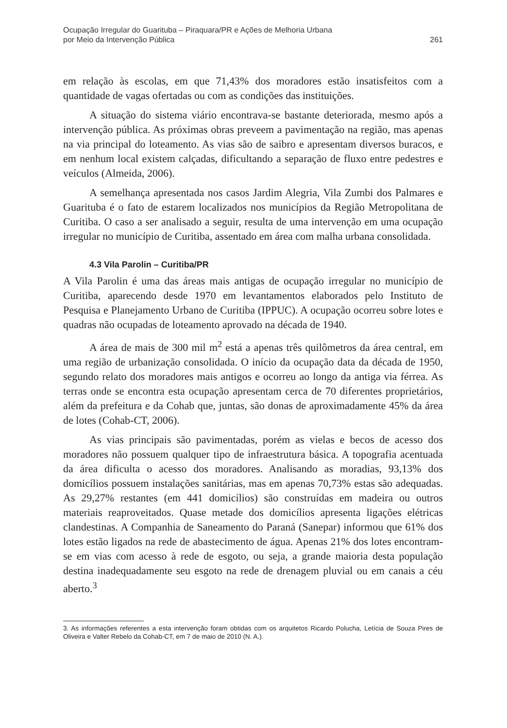Ocupação Irregular do Guarituba – Piraquara/PR e Ações de Melhoria Urbana
por Meio da Intervenção Pública
261
em relação às escolas, em que 71,43% dos moradores estão insatisfeitos com a quantidade de vagas ofertadas ou com as condições das instituições.
A situação do sistema viário encontrava-se bastante deteriorada, mesmo após a intervenção pública. As próximas obras preveem a pavimentação na região, mas apenas na via principal do loteamento. As vias são de saibro e apresentam diversos buracos, e em nenhum local existem calçadas, dificultando a separação de fluxo entre pedestres e veículos (Almeida, 2006).
A semelhança apresentada nos casos Jardim Alegria, Vila Zumbi dos Palmares e Guarituba é o fato de estarem localizados nos municípios da Região Metropolitana de Curitiba. O caso a ser analisado a seguir, resulta de uma intervenção em uma ocupação irregular no município de Curitiba, assentado em área com malha urbana consolidada.
4.3 Vila Parolin – Curitiba/PR
A Vila Parolin é uma das áreas mais antigas de ocupação irregular no município de Curitiba, aparecendo desde 1970 em levantamentos elaborados pelo Instituto de Pesquisa e Planejamento Urbano de Curitiba (IPPUC). A ocupação ocorreu sobre lotes e quadras não ocupadas de loteamento aprovado na década de 1940.
A área de mais de 300 mil m<sup>2</sup> está a apenas três quilômetros da área central, em uma região de urbanização consolidada. O início da ocupação data da década de 1950, segundo relato dos moradores mais antigos e ocorreu ao longo da antiga via férrea. As terras onde se encontra esta ocupação apresentam cerca de 70 diferentes proprietários, além da prefeitura e da Cohab que, juntas, são donas de aproximadamente 45% da área de lotes (Cohab-CT, 2006).
As vias principais são pavimentadas, porém as vielas e becos de acesso dos moradores não possuem qualquer tipo de infraestrutura básica. A topografia acentuada da área dificulta o acesso dos moradores. Analisando as moradias, 93,13% dos domicílios possuem instalações sanitárias, mas em apenas 70,73% estas são adequadas. As 29,27% restantes (em 441 domicílios) são construídas em madeira ou outros materiais reaproveitados. Quase metade dos domicílios apresenta ligações elétricas clandestinas. A Companhia de Saneamento do Paraná (Sanepar) informou que 61% dos lotes estão ligados na rede de abastecimento de água. Apenas 21% dos lotes encontram-se em vias com acesso à rede de esgoto, ou seja, a grande maioria desta população destina inadequadamente seu esgoto na rede de drenagem pluvial ou em canais a céu aberto.<sup>3</sup>
3. As informações referentes a esta intervenção foram obtidas com os arquitetos Ricardo Polucha, Letícia de Souza Pires de Oliveira e Valter Rebelo da Cohab-CT, em 7 de maio de 2010 (N. A.).